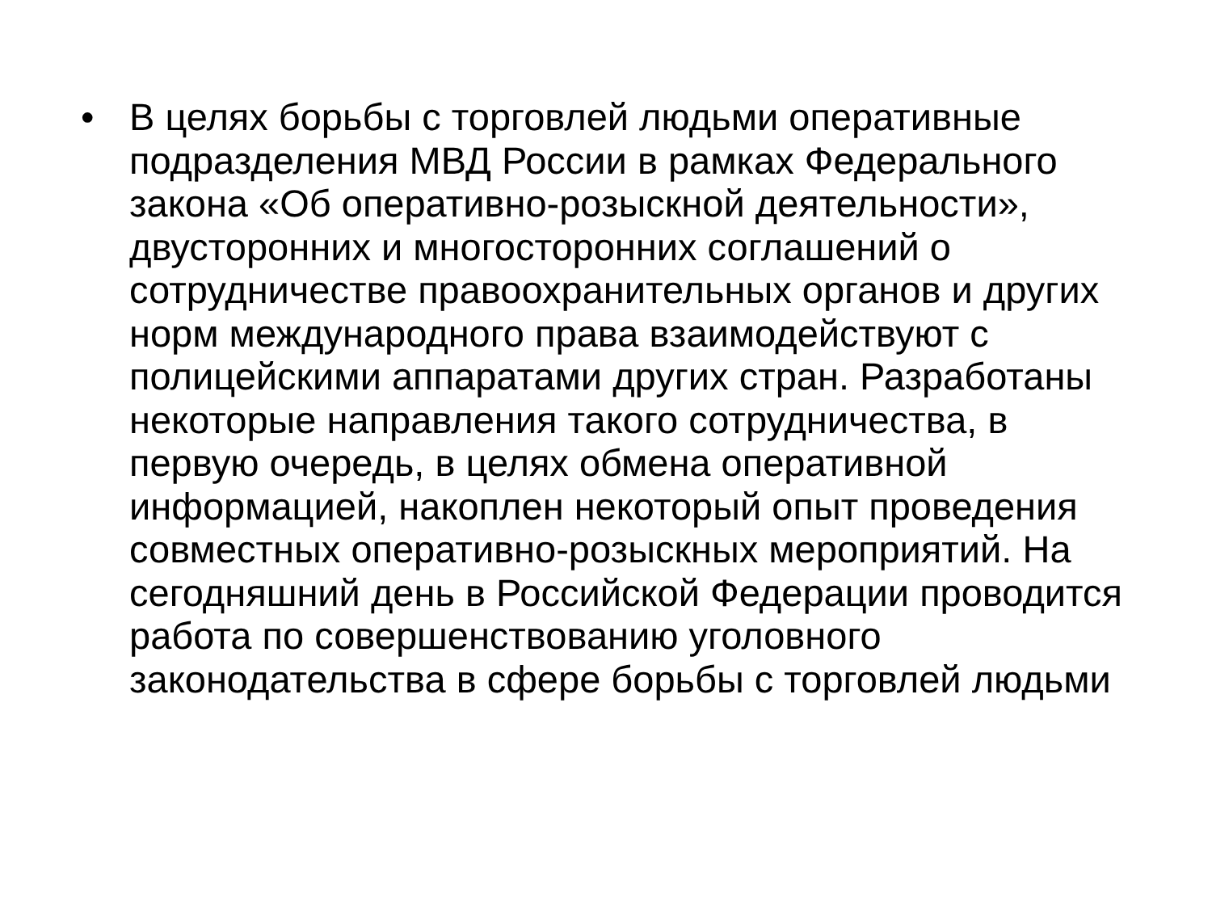• В целях борьбы с торговлей людьми оперативные подразделения МВД России в рамках Федерального закона «Об оперативно-розыскной деятельности», двусторонних и многосторонних соглашений о сотрудничестве правоохранительных органов и других норм международного права взаимодействуют с полицейскими аппаратами других стран. Разработаны некоторые направления такого сотрудничества, в первую очередь, в целях обмена оперативной информацией, накоплен некоторый опыт проведения совместных оперативно-розыскных мероприятий. На сегодняшний день в Российской Федерации проводится работа по совершенствованию уголовного законодательства в сфере борьбы с торговлей людьми